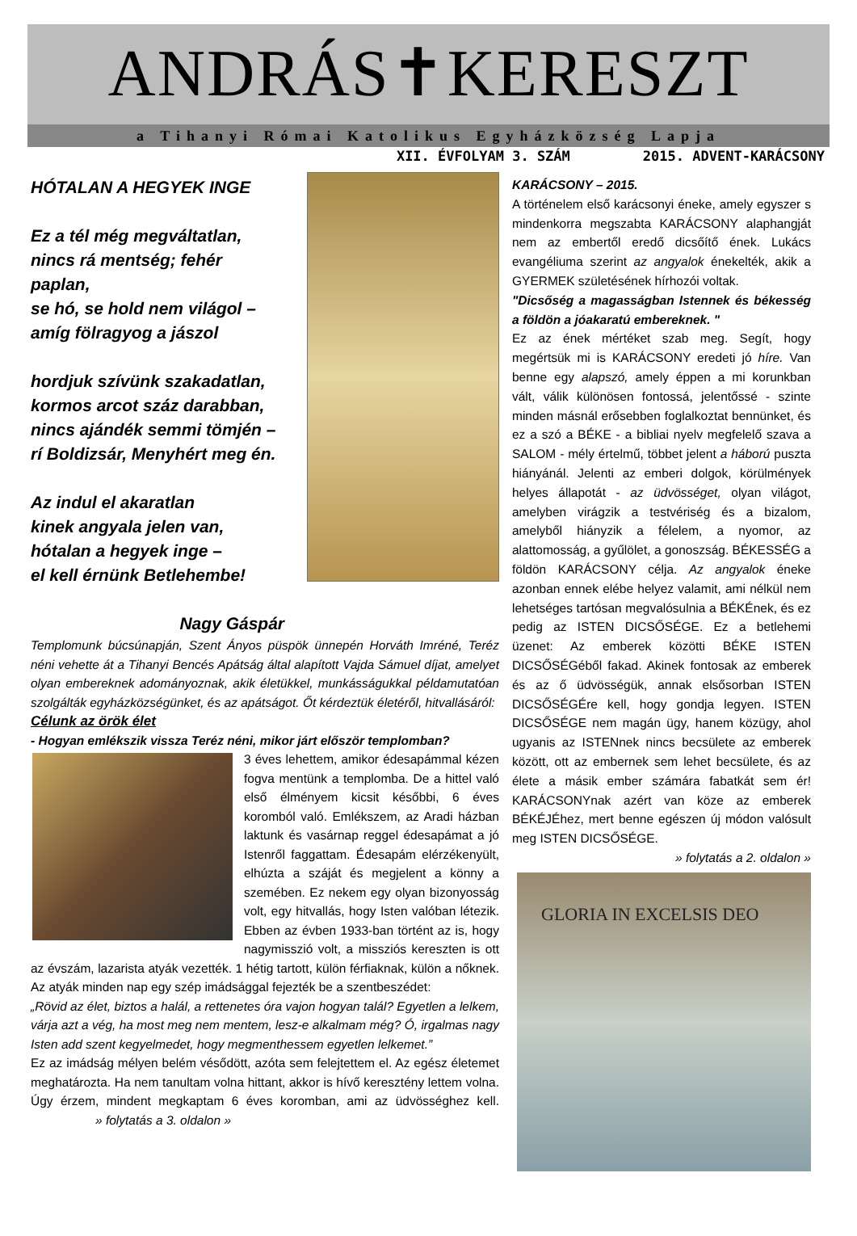ANDRÁS✝KERESZT
a Tihanyi Római Katolikus Egyházközség Lapja
XII. ÉVFOLYAM 3. SZÁM 2015. ADVENT-KARÁCSONY
HÓTALAN A HEGYEK INGE
Ez a tél még megváltatlan,
nincs rá mentség; fehér paplan,
se hó, se hold nem világol –
amíg fölragyog a jászol
hordjuk szívünk szakadatlan,
kormos arcot száz darabban,
nincs ajándék semmi tömjén –
rí Boldizsár, Menyhért meg én.
Az indul el akaratlan
kinek angyala jelen van,
hótalan a hegyek inge –
el kell érnünk Betlehembe!
Nagy Gáspár
Templomunk búcsúnapján, Szent Ányos püspök ünnepén Horváth Imréné, Teréz néni vehette át a Tihanyi Bencés Apátság által alapított Vajda Sámuel díjat, amelyet olyan embereknek adományoznak, akik életükkel, munkásságukkal példamutatóan szolgálták egyházközségünket, és az apátságot. Őt kérdeztük életéről, hitvallásáról:
Célunk az örök élet
- Hogyan emlékszik vissza Teréz néni, mikor járt először templomban?
3 éves lehettem, amikor édesapámmal kézen fogva mentünk a templomba. De a hittel való első élményem kicsit későbbi, 6 éves koromból való. Emlékszem, az Aradi házban laktunk és vasárnap reggel édesapámat a jó Istenről faggattam. Édesapám elérzékenyült, elhúzta a száját és megjelent a könny a szemében. Ez nekem egy olyan bizonyosság volt, egy hitvallás, hogy Isten valóban létezik. Ebben az évben 1933-ban történt az is, hogy nagymisszió volt, a missziós kereszten is ott az évszám, lazarista atyák vezették. 1 hétig tartott, külön férfiaknak, külön a nőknek. Az atyák minden nap egy szép imádsággal fejezték be a szentbeszédet:
„Rövid az élet, biztos a halál, a rettenetes óra vajon hogyan talál? Egyetlen a lelkem, várja azt a vég, ha most meg nem mentem, lesz-e alkalmam még? Ó, irgalmas nagy Isten add szent kegyelmedet, hogy megmenthessem egyetlen lelkemet.”
Ez az imádság mélyen belém vésődött, azóta sem felejtettem el. Az egész életemet meghatározta. Ha nem tanultam volna hittant, akkor is hívő keresztény lettem volna. Úgy érzem, mindent megkaptam 6 éves koromban, ami az üdvösséghez kell. » folytatás a 3. oldalon »
KARÁCSONY – 2015.
A történelem első karácsonyi éneke, amely egyszer s mindenkorra megszabta KARÁCSONY alaphangját nem az embertől eredő dicsőítő ének. Lukács evangéliuma szerint az angyalok énekelték, akik a GYERMEK születésének hírhozói voltak.
"Dicsőség a magasságban Istennek és békesség a földön a jóakaratú embereknek. "
Ez az ének mértéket szab meg. Segít, hogy megértsük mi is KARÁCSONY eredeti jó híre. Van benne egy alapszó, amely éppen a mi korunkban vált, válik különösen fontossá, jelentőssé - szinte minden másnál erősebben foglalkoztat bennünket, és ez a szó a BÉKE - a bibliai nyelv megfelelő szava a SALOM - mély értelmű, többet jelent a háború puszta hiányánál. Jelenti az emberi dolgok, körülmények helyes állapotát - az üdvösséget, olyan világot, amelyben virágzik a testvériség és a bizalom, amelyből hiányzik a félelem, a nyomor, az alattomosság, a gyűlölet, a gonoszság. BÉKESSÉG a földön KARÁCSONY célja. Az angyalok éneke azonban ennek elébe helyez valamit, ami nélkül nem lehetséges tartósan megvalósulnia a BÉKÉnek, és ez pedig az ISTEN DICSŐSÉGE. Ez a betlehemi üzenet: Az emberek közötti BÉKE ISTEN DICSŐSÉGéből fakad. Akinek fontosak az emberek és az ő üdvösségük, annak elsősorban ISTEN DICSŐSÉGÉre kell, hogy gondja legyen. ISTEN DICSŐSÉGE nem magán ügy, hanem közügy, ahol ugyanis az ISTENnek nincs becsülete az emberek között, ott az embernek sem lehet becsülete, és az élete a másik ember számára fabatkát sem ér! KARÁCSONYnak azért van köze az emberek BÉKÉJÉhez, mert benne egészen új módon valósult meg ISTEN DICSŐSÉGE.
» folytatás a 2. oldalon »
GLORIA IN EXCELSIS DEO